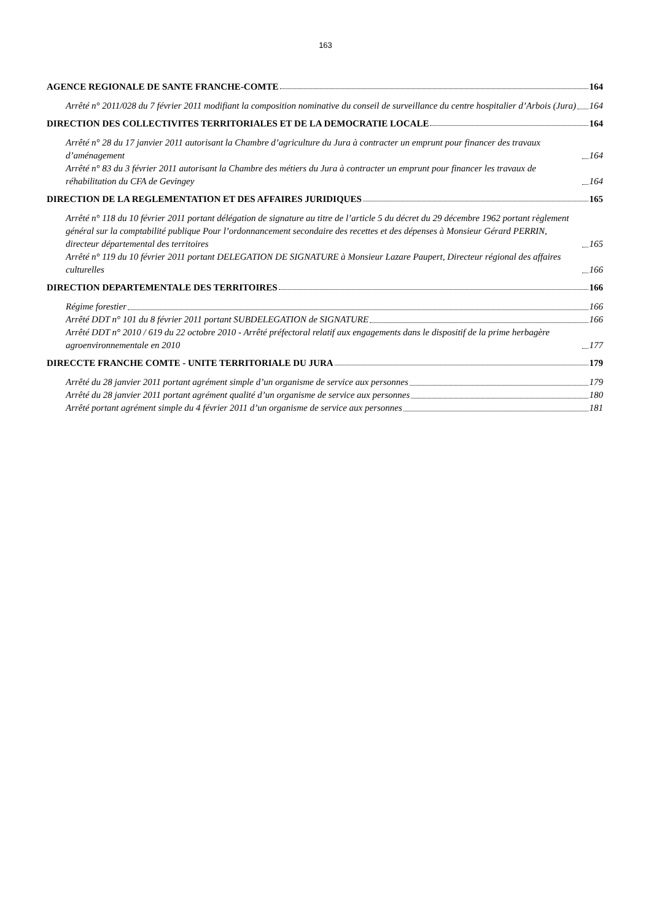163
AGENCE REGIONALE DE SANTE FRANCHE-COMTE 164
Arrêté n° 2011/028 du 7 février 2011 modifiant la composition nominative du conseil de surveillance du centre hospitalier d’Arbois (Jura) 164
DIRECTION DES COLLECTIVITES TERRITORIALES ET DE LA DEMOCRATIE LOCALE 164
Arrêté n° 28 du 17 janvier 2011 autorisant la Chambre d’agriculture du Jura à contracter un emprunt pour financer des travaux d’aménagement 164
Arrêté n° 83 du 3 février 2011 autorisant la Chambre des métiers du Jura à contracter un emprunt pour financer les travaux de réhabilitation du CFA de Gevingey 164
DIRECTION DE LA REGLEMENTATION ET DES AFFAIRES JURIDIQUES 165
Arrêté n° 118 du 10 février 2011 portant délégation de signature au titre de l’article 5 du décret du 29 décembre 1962 portant règlement général sur la comptabilité publique Pour l’ordonnancement secondaire des recettes et des dépenses à Monsieur Gérard PERRIN, directeur départemental des territoires 165
Arrêté n° 119 du 10 février 2011 portant DELEGATION DE SIGNATURE à Monsieur Lazare Paupert, Directeur régional des affaires culturelles 166
DIRECTION DEPARTEMENTALE DES TERRITOIRES 166
Régime forestier 166
Arrêté DDT n° 101 du 8 février 2011 portant SUBDELEGATION de SIGNATURE 166
Arrêté DDT n° 2010 / 619 du 22 octobre 2010 - Arrêté préfectoral relatif aux engagements dans le dispositif de la prime herbagère agroenvironnementale en 2010 177
DIRECCTE FRANCHE COMTE - UNITE TERRITORIALE DU JURA 179
Arrêté du 28 janvier 2011 portant agrément simple d’un organisme de service aux personnes 179
Arrêté du 28 janvier 2011 portant agrément qualité d’un organisme de service aux personnes 180
Arrêté portant agrément simple du 4 février 2011 d’un organisme de service aux personnes 181